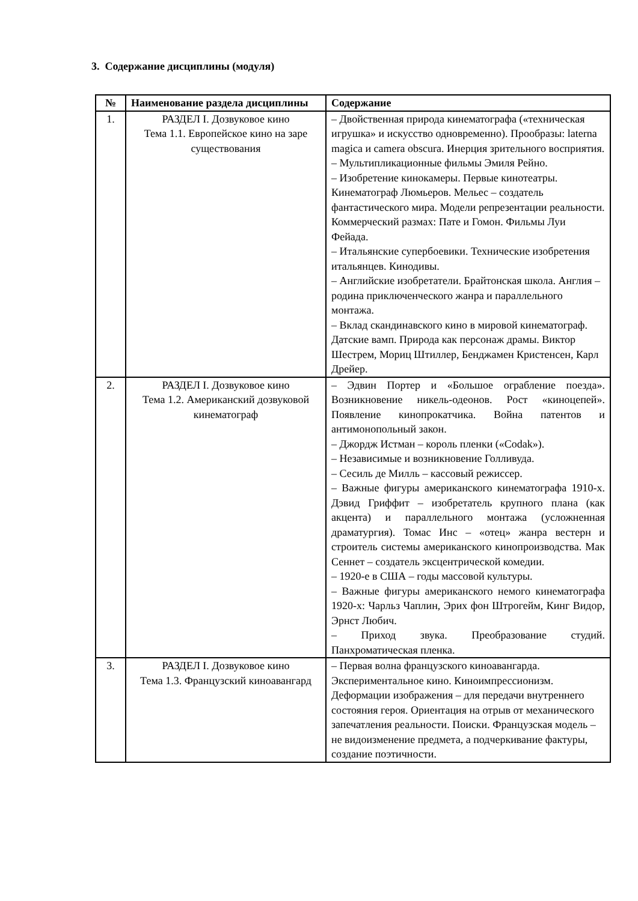3. Содержание дисциплины (модуля)
| № | Наименование раздела дисциплины | Содержание |
| --- | --- | --- |
| 1. | РАЗДЕЛ I. Дозвуковое кино Тема 1.1. Европейское кино на заре существования | – Двойственная природа кинематографа («техническая игрушка» и искусство одновременно). Прообразы: laterna magica и camera obscura. Инерция зрительного восприятия. – Мультипликационные фильмы Эмиля Рейно. – Изобретение кинокамеры. Первые кинотеатры. Кинематограф Люмьеров. Мельес – создатель фантастического мира. Модели репрезентации реальности. Коммерческий размах: Пате и Гомон. Фильмы Луи Фейада. – Итальянские супербоевики. Технические изобретения итальянцев. Кинодивы. – Английские изобретатели. Брайтонская школа. Англия – родина приключенческого жанра и параллельного монтажа. – Вклад скандинавского кино в мировой кинематограф. Датские вамп. Природа как персонаж драмы. Виктор Шестрем, Мориц Штиллер, Бенджамен Кристенсен, Карл Дрейер. |
| 2. | РАЗДЕЛ I. Дозвуковое кино Тема 1.2. Американский дозвуковой кинематограф | – Эдвин Портер и «Большое ограбление поезда». Возникновение никель-одеонов. Рост «киноцепей». Появление кинопрокатчика. Война патентов и антимонопольный закон. – Джордж Истман – король пленки («Codak»). – Независимые и возникновение Голливуда. – Сесиль де Милль – кассовый режиссер. – Важные фигуры американского кинематографа 1910-х. Дэвид Гриффит – изобретатель крупного плана (как акцента) и параллельного монтажа (усложненная драматургия). Томас Инс – «отец» жанра вестерн и строитель системы американского кинопроизводства. Мак Сеннет – создатель эксцентрической комедии. – 1920-е в США – годы массовой культуры. – Важные фигуры американского немого кинематографа 1920-х: Чарльз Чаплин, Эрих фон Штрогейм, Кинг Видор, Эрнст Любич. – Приход звука. Преобразование студий. Панхроматическая пленка. |
| 3. | РАЗДЕЛ I. Дозвуковое кино Тема 1.3. Французский киноавангард | – Первая волна французского киноавангарда. Экспериментальное кино. Киноимпрессионизм. Деформации изображения – для передачи внутреннего состояния героя. Ориентация на отрыв от механического запечатления реальности. Поиски. Французская модель – не видоизменение предмета, а подчеркивание фактуры, создание поэтичности. |